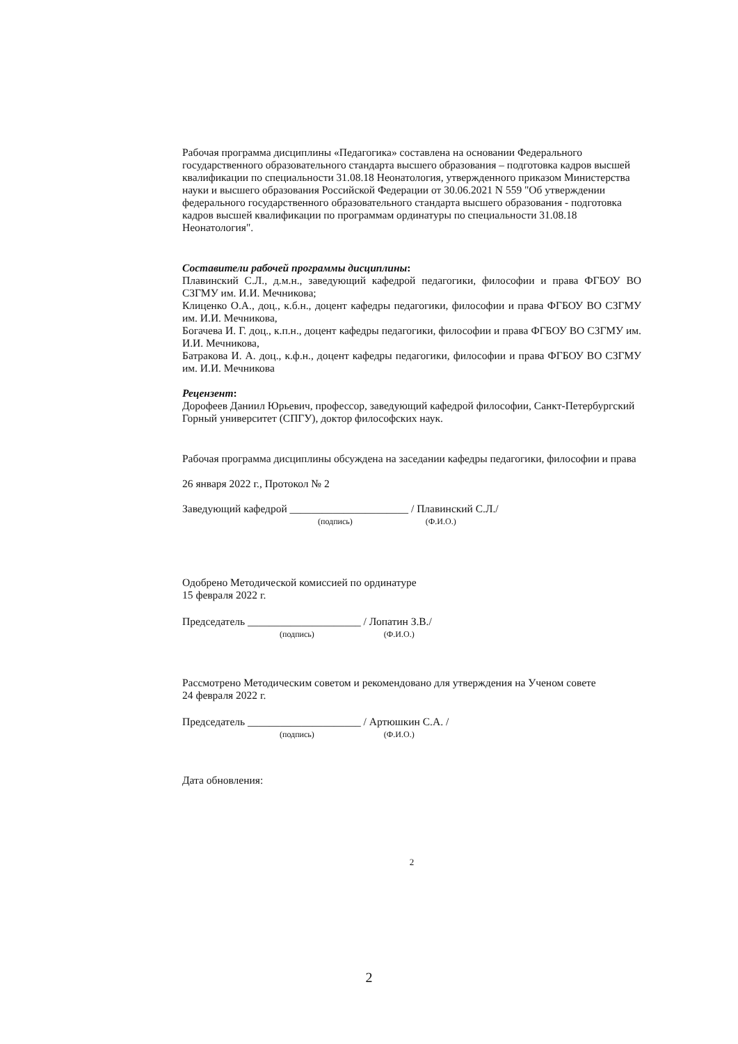Рабочая программа дисциплины «Педагогика» составлена на основании Федерального государственного образовательного стандарта высшего образования – подготовка кадров высшей квалификации по специальности 31.08.18 Неонатология, утвержденного приказом Министерства науки и высшего образования Российской Федерации от 30.06.2021 N 559 "Об утверждении федерального государственного образовательного стандарта высшего образования - подготовка кадров высшей квалификации по программам ординатуры по специальности 31.08.18 Неонатология".
Составители рабочей программы дисциплины:
Плавинский С.Л., д.м.н., заведующий кафедрой педагогики, философии и права ФГБОУ ВО СЗГМУ им. И.И. Мечникова;
Клиценко О.А., доц., к.б.н., доцент кафедры педагогики, философии и права ФГБОУ ВО СЗГМУ им. И.И. Мечникова,
Богачева И. Г. доц., к.п.н., доцент кафедры педагогики, философии и права ФГБОУ ВО СЗГМУ им. И.И. Мечникова,
Батракова И. А. доц., к.ф.н., доцент кафедры педагогики, философии и права ФГБОУ ВО СЗГМУ им. И.И. Мечникова
Рецензент:
Дорофеев Даниил Юрьевич, профессор, заведующий кафедрой философии, Санкт-Петербургский Горный университет (СПГУ), доктор философских наук.
Рабочая программа дисциплины обсуждена на заседании кафедры педагогики, философии и права
26 января 2022 г., Протокол № 2
Заведующий кафедрой ______________________ / Плавинский С.Л./
(подпись) (Ф.И.О.)
Одобрено Методической комиссией по ординатуре
15 февраля 2022 г.
Председатель _____________________ / Лопатин З.В./
(подпись) (Ф.И.О.)
Рассмотрено Методическим советом и рекомендовано для утверждения на Ученом совете
24 февраля 2022 г.
Председатель _____________________ / Артюшкин С.А. /
(подпись) (Ф.И.О.)
Дата обновления:
2
2